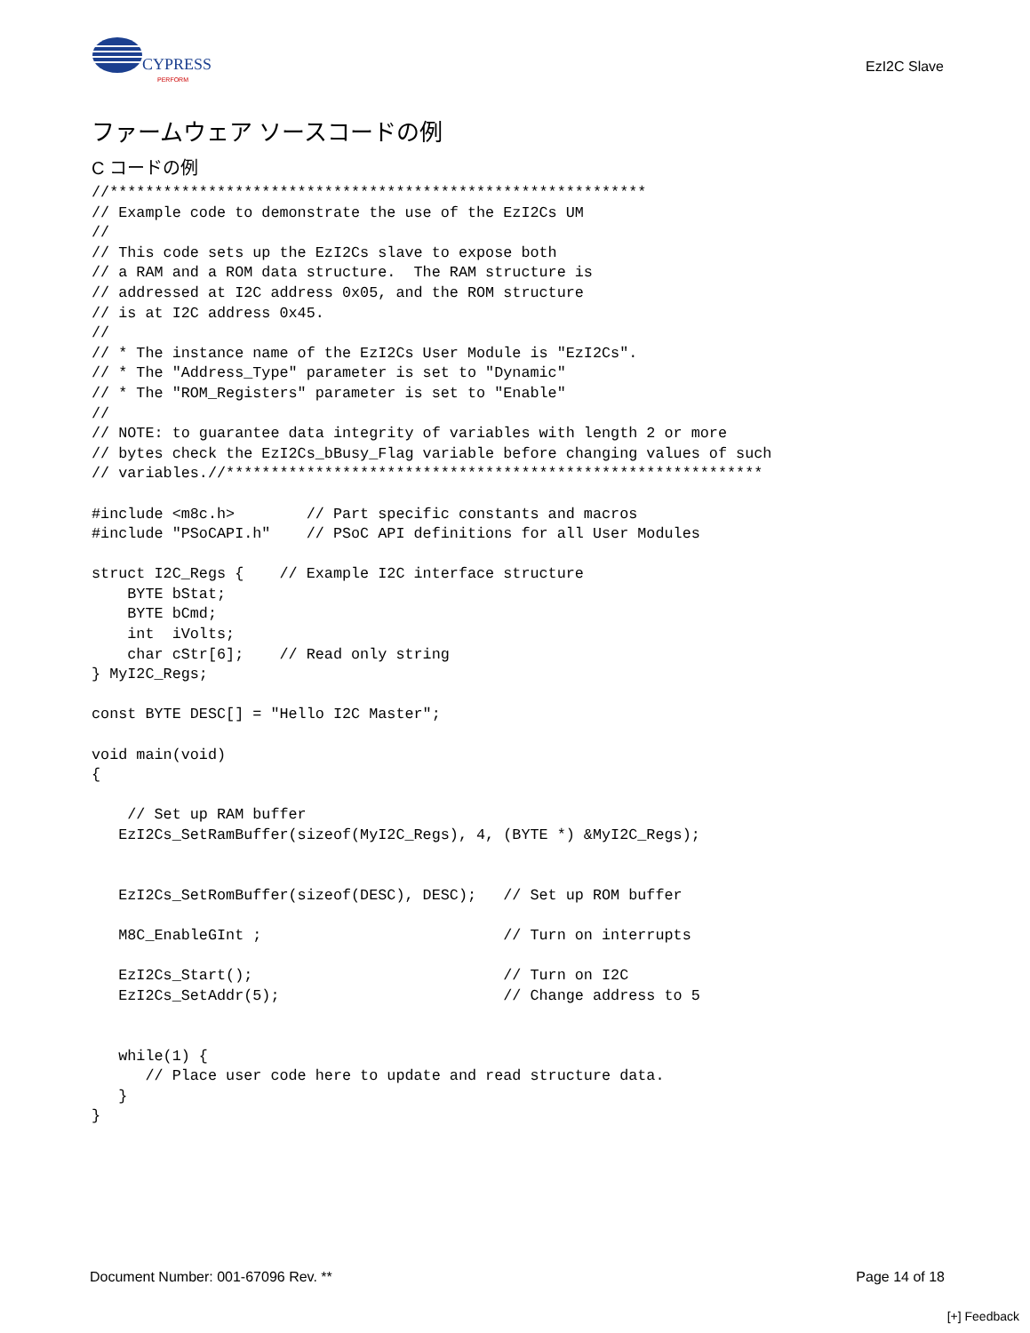CYPRESS
PERFORM
EzI2C Slave
ファームウェア ソースコードの例
C コードの例
//************************************************************
// Example code to demonstrate the use of the EzI2Cs UM
//
// This code sets up the EzI2Cs slave to expose both
// a RAM and a ROM data structure.  The RAM structure is
// addressed at I2C address 0x05, and the ROM structure
// is at I2C address 0x45.
//
// * The instance name of the EzI2Cs User Module is "EzI2Cs".
// * The "Address_Type" parameter is set to "Dynamic"
// * The "ROM_Registers" parameter is set to "Enable"
//
// NOTE: to guarantee data integrity of variables with length 2 or more
// bytes check the EzI2Cs_bBusy_Flag variable before changing values of such
// variables.//************************************************************

#include <m8c.h>        // Part specific constants and macros
#include "PSoCAPI.h"    // PSoC API definitions for all User Modules

struct I2C_Regs {    // Example I2C interface structure
    BYTE bStat;
    BYTE bCmd;
    int  iVolts;
    char cStr[6];    // Read only string
} MyI2C_Regs;

const BYTE DESC[] = "Hello I2C Master";

void main(void)
{

    // Set up RAM buffer
   EzI2Cs_SetRamBuffer(sizeof(MyI2C_Regs), 4, (BYTE *) &MyI2C_Regs);


   EzI2Cs_SetRomBuffer(sizeof(DESC), DESC);   // Set up ROM buffer

   M8C_EnableGInt ;                           // Turn on interrupts

   EzI2Cs_Start();                            // Turn on I2C
   EzI2Cs_SetAddr(5);                         // Change address to 5


   while(1) {
      // Place user code here to update and read structure data.
   }
}
Document Number: 001-67096 Rev. ** Page 14 of 18
[+] Feedback